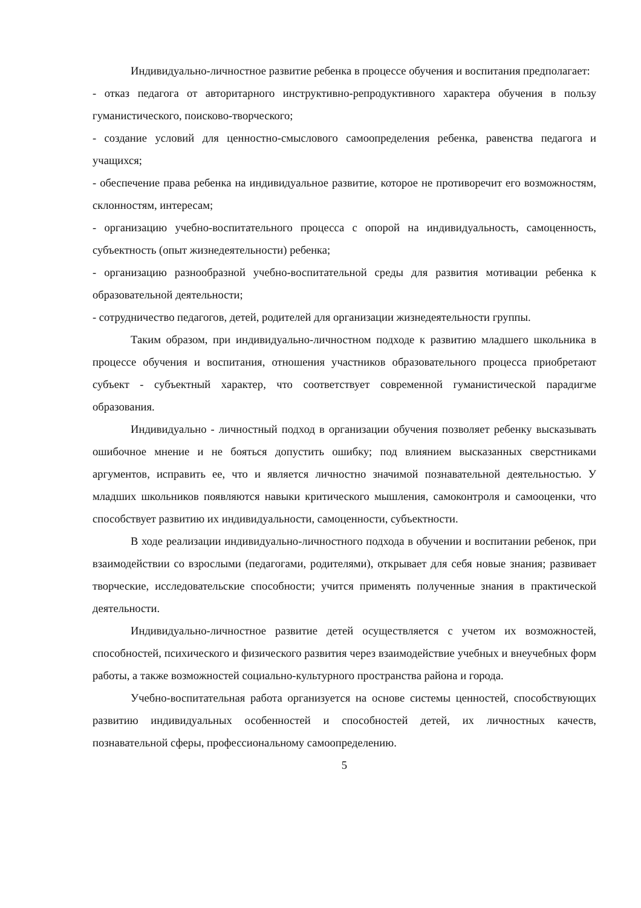Индивидуально-личностное развитие ребенка в процессе обучения и воспитания предполагает:
- отказ педагога от авторитарного инструктивно-репродуктивного характера обучения в пользу гуманистического, поисково-творческого;
- создание условий для ценностно-смыслового самоопределения ребенка, равенства педагога и учащихся;
- обеспечение права ребенка на индивидуальное развитие, которое не противоречит его возможностям, склонностям, интересам;
- организацию учебно-воспитательного процесса с опорой на индивидуальность, самоценность, субъектность (опыт жизнедеятельности) ребенка;
- организацию разнообразной учебно-воспитательной среды для развития мотивации ребенка к образовательной деятельности;
- сотрудничество педагогов, детей, родителей для организации жизнедеятельности группы.
Таким образом, при индивидуально-личностном подходе к развитию младшего школьника в процессе обучения и воспитания, отношения участников образовательного процесса приобретают субъект - субъектный характер, что соответствует современной гуманистической парадигме образования.
Индивидуально - личностный подход в организации обучения позволяет ребенку высказывать ошибочное мнение и не бояться допустить ошибку; под влиянием высказанных сверстниками аргументов, исправить ее, что и является личностно значимой познавательной деятельностью. У младших школьников появляются навыки критического мышления, самоконтроля и самооценки, что способствует развитию их индивидуальности, самоценности, субъектности.
В ходе реализации индивидуально-личностного подхода в обучении и воспитании ребенок, при взаимодействии со взрослыми (педагогами, родителями), открывает для себя новые знания; развивает творческие, исследовательские способности; учится применять полученные знания в практической деятельности.
Индивидуально-личностное развитие детей осуществляется с учетом их возможностей, способностей, психического и физического развития через взаимодействие учебных и внеучебных форм работы, а также возможностей социально-культурного пространства района и города.
Учебно-воспитательная работа организуется на основе системы ценностей, способствующих развитию индивидуальных особенностей и способностей детей, их личностных качеств, познавательной сферы, профессиональному самоопределению.
5